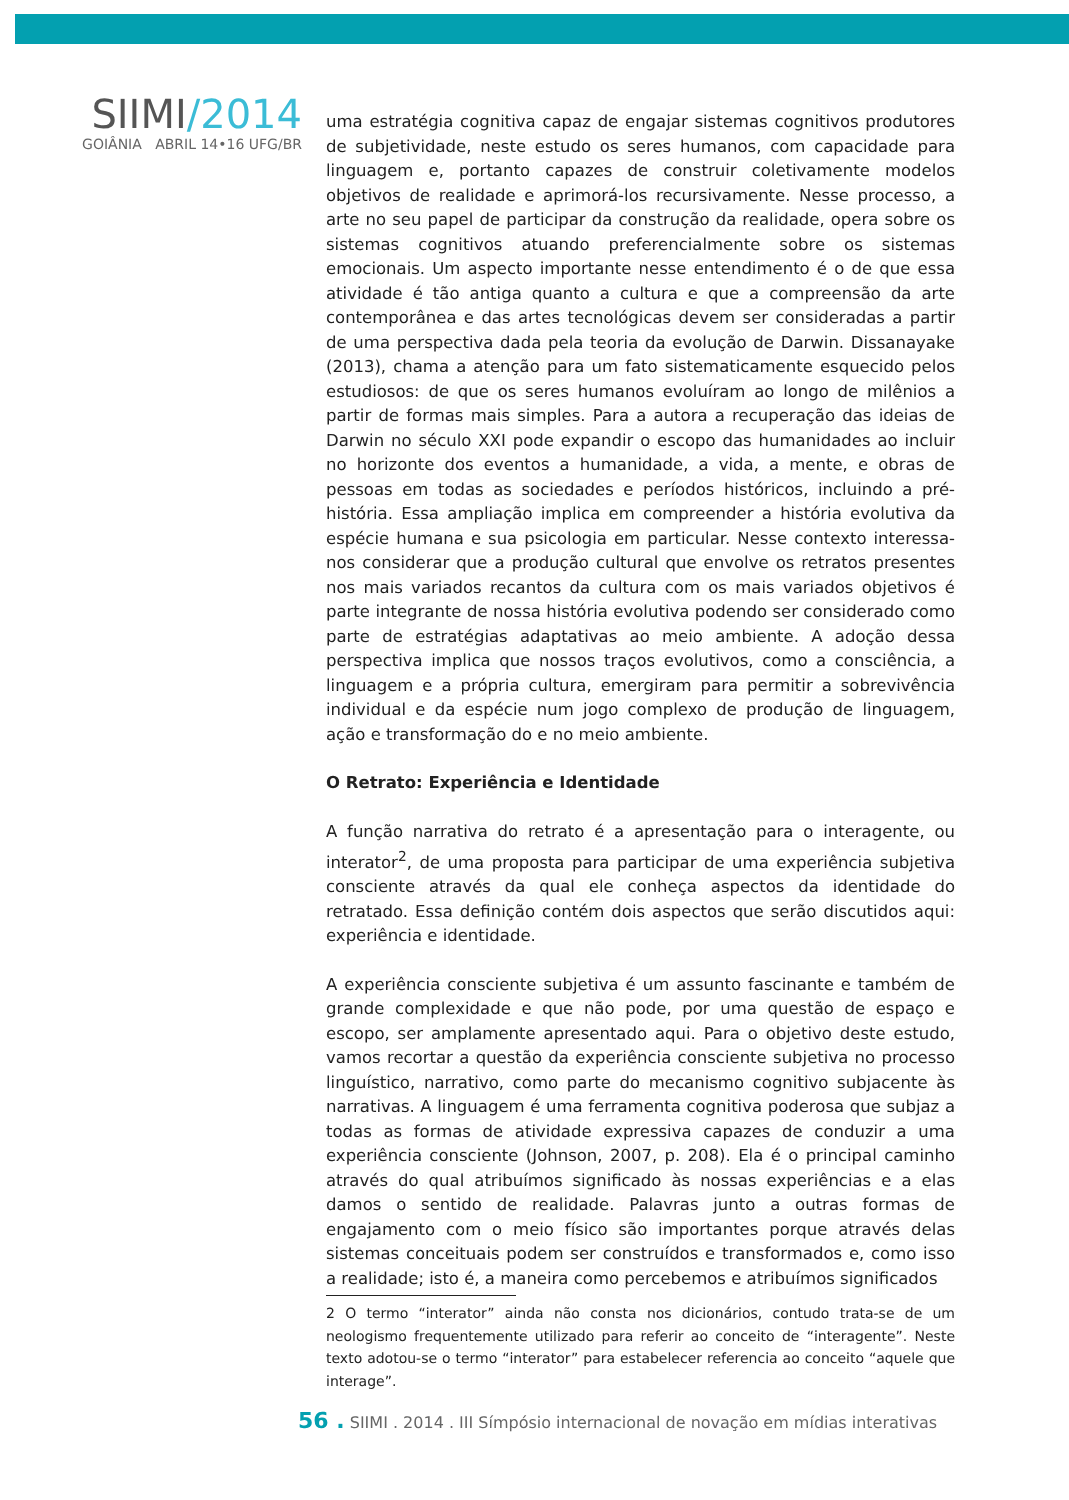SIIMI/2014
GOIÂNIA ABRIL 14•16 UFG/BR
uma estratégia cognitiva capaz de engajar sistemas cognitivos produtores de subjetividade, neste estudo os seres humanos, com capacidade para linguagem e, portanto capazes de construir coletivamente modelos objetivos de realidade e aprimorá-los recursivamente. Nesse processo, a arte no seu papel de participar da construção da realidade, opera sobre os sistemas cognitivos atuando preferencialmente sobre os sistemas emocionais. Um aspecto importante nesse entendimento é o de que essa atividade é tão antiga quanto a cultura e que a compreensão da arte contemporânea e das artes tecnológicas devem ser consideradas a partir de uma perspectiva dada pela teoria da evolução de Darwin. Dissanayake (2013), chama a atenção para um fato sistematicamente esquecido pelos estudiosos: de que os seres humanos evoluíram ao longo de milênios a partir de formas mais simples. Para a autora a recuperação das ideias de Darwin no século XXI pode expandir o escopo das humanidades ao incluir no horizonte dos eventos a humanidade, a vida, a mente, e obras de pessoas em todas as sociedades e períodos históricos, incluindo a pré-história. Essa ampliação implica em compreender a história evolutiva da espécie humana e sua psicologia em particular. Nesse contexto interessa-nos considerar que a produção cultural que envolve os retratos presentes nos mais variados recantos da cultura com os mais variados objetivos é parte integrante de nossa história evolutiva podendo ser considerado como parte de estratégias adaptativas ao meio ambiente. A adoção dessa perspectiva implica que nossos traços evolutivos, como a consciência, a linguagem e a própria cultura, emergiram para permitir a sobrevivência individual e da espécie num jogo complexo de produção de linguagem, ação e transformação do e no meio ambiente.
O Retrato: Experiência e Identidade
A função narrativa do retrato é a apresentação para o interagente, ou interator<sup>2</sup>, de uma proposta para participar de uma experiência subjetiva consciente através da qual ele conheça aspectos da identidade do retratado. Essa definição contém dois aspectos que serão discutidos aqui: experiência e identidade.
A experiência consciente subjetiva é um assunto fascinante e também de grande complexidade e que não pode, por uma questão de espaço e escopo, ser amplamente apresentado aqui. Para o objetivo deste estudo, vamos recortar a questão da experiência consciente subjetiva no processo linguístico, narrativo, como parte do mecanismo cognitivo subjacente às narrativas. A linguagem é uma ferramenta cognitiva poderosa que subjaz a todas as formas de atividade expressiva capazes de conduzir a uma experiência consciente (Johnson, 2007, p. 208). Ela é o principal caminho através do qual atribuímos significado às nossas experiências e a elas damos o sentido de realidade. Palavras junto a outras formas de engajamento com o meio físico são importantes porque através delas sistemas conceituais podem ser construídos e transformados e, como isso a realidade; isto é, a maneira como percebemos e atribuímos significados
2 O termo “interator” ainda não consta nos dicionários, contudo trata-se de um neologismo frequentemente utilizado para referir ao conceito de “interagente”. Neste texto adotou-se o termo “interator” para estabelecer referencia ao conceito “aquele que interage”.
56 . SIIMI . 2014 . III Símpósio internacional de novação em mídias interativas